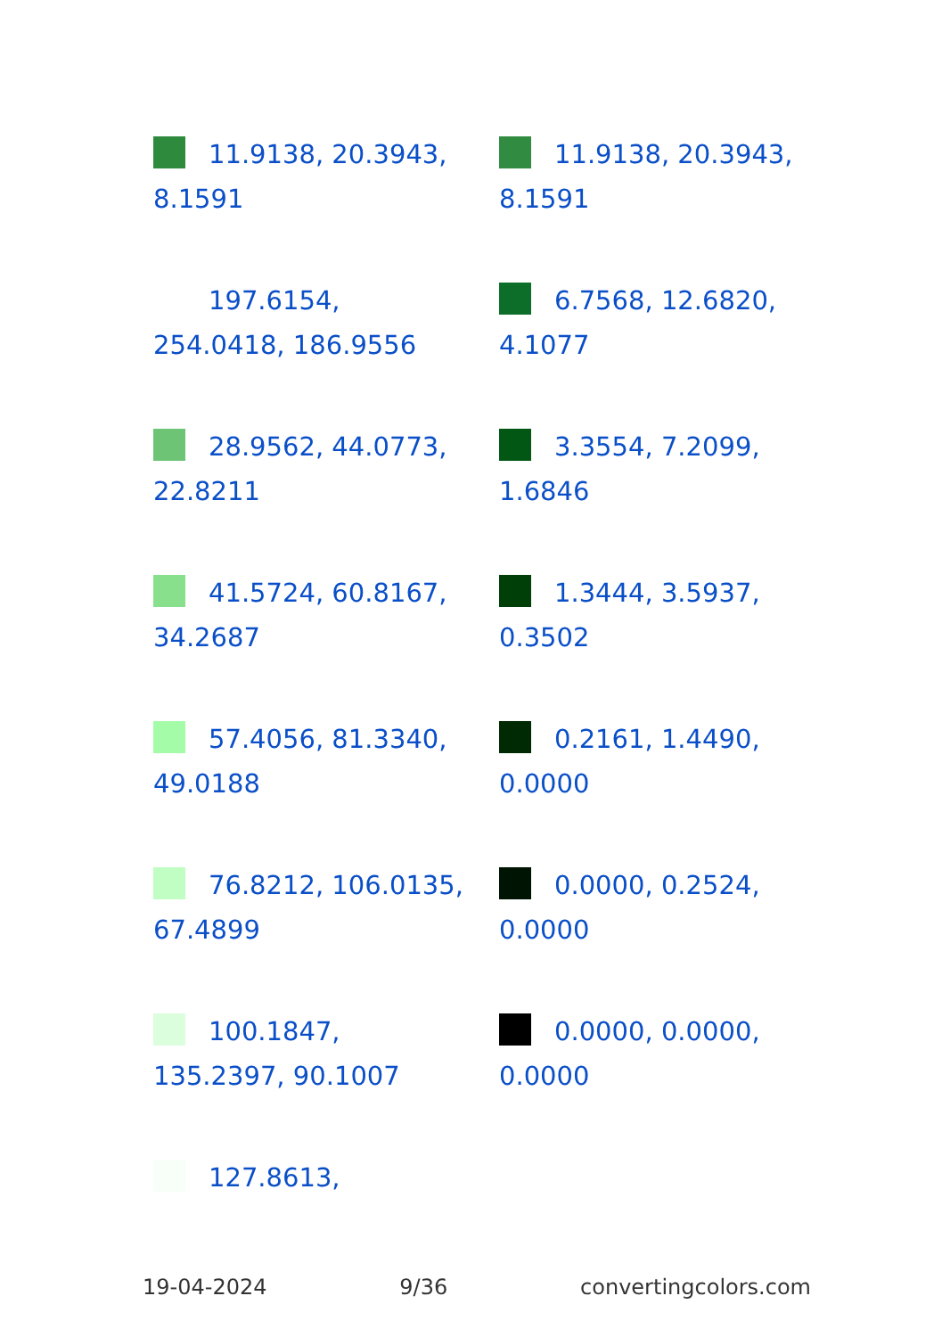11.9138, 20.3943, 8.1591
11.9138, 20.3943, 8.1591
197.6154, 254.0418, 186.9556
6.7568, 12.6820, 4.1077
28.9562, 44.0773, 22.8211
3.3554, 7.2099, 1.6846
41.5724, 60.8167, 34.2687
1.3444, 3.5937, 0.3502
57.4056, 81.3340, 49.0188
0.2161, 1.4490, 0.0000
76.8212, 106.0135, 67.4899
0.0000, 0.2524, 0.0000
100.1847, 135.2397, 90.1007
0.0000, 0.0000, 0.0000
127.8613,
19-04-2024 9/36 convertingcolors.com